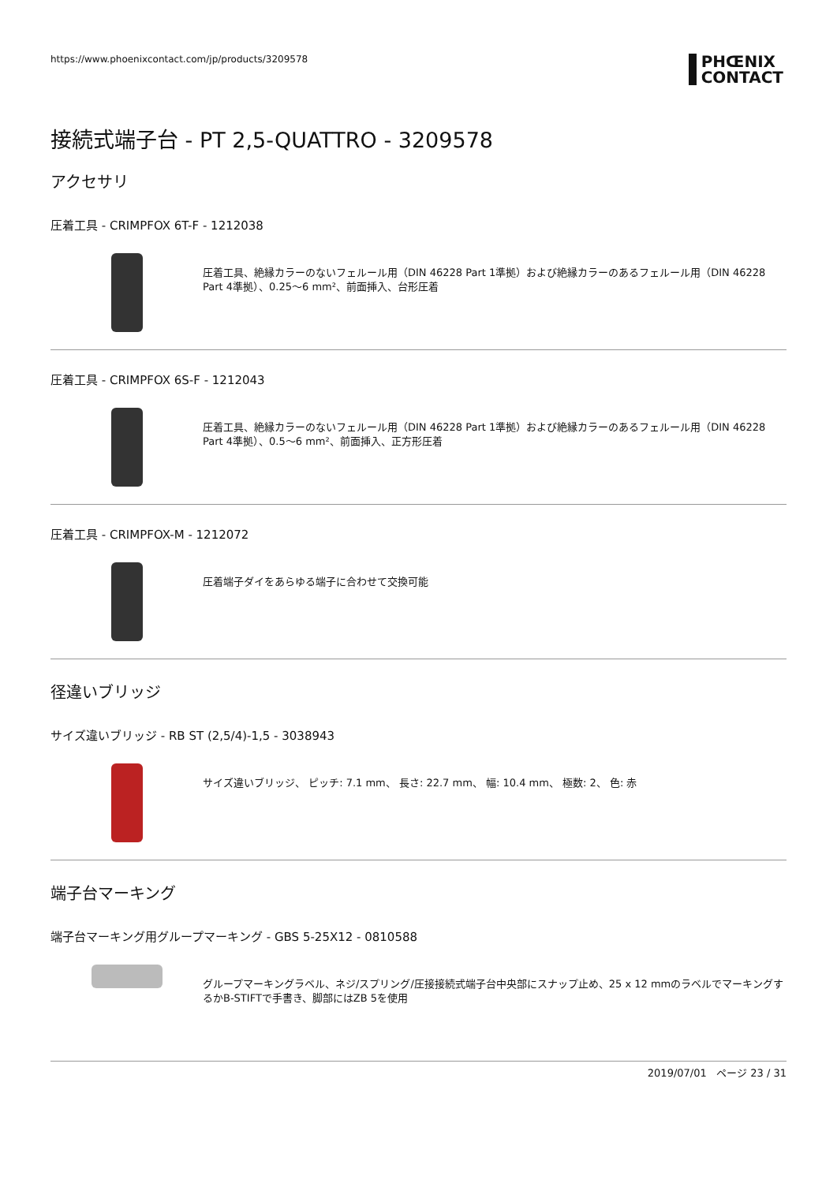https://www.phoenixcontact.com/jp/products/3209578 PHŒNIX
CONTACT
接続式端子台 - PT 2,5-QUATTRO - 3209578
アクセサリ
圧着工具 - CRIMPFOX 6T-F - 1212038
圧着工具、絶縁カラーのないフェルール用（DIN 46228 Part 1準拠）および絶縁カラーのあるフェルール用（DIN 46228 Part 4準拠）、0.25～6 mm²、前面挿入、台形圧着
圧着工具 - CRIMPFOX 6S-F - 1212043
圧着工具、絶縁カラーのないフェルール用（DIN 46228 Part 1準拠）および絶縁カラーのあるフェルール用（DIN 46228 Part 4準拠）、0.5～6 mm²、前面挿入、正方形圧着
圧着工具 - CRIMPFOX-M - 1212072
圧着端子ダイをあらゆる端子に合わせて交換可能
径違いブリッジ
サイズ違いブリッジ - RB ST (2,5/4)-1,5 - 3038943
サイズ違いブリッジ、 ピッチ: 7.1 mm、 長さ: 22.7 mm、 幅: 10.4 mm、 極数: 2、 色: 赤
端子台マーキング
端子台マーキング用グループマーキング - GBS 5-25X12 - 0810588
グループマーキングラベル、ネジ/スプリング/圧接接続式端子台中央部にスナップ止め、25 x 12 mmのラベルでマーキングするかB-STIFTで手書き、脚部にはZB 5を使用
2019/07/01 ページ 23 / 31